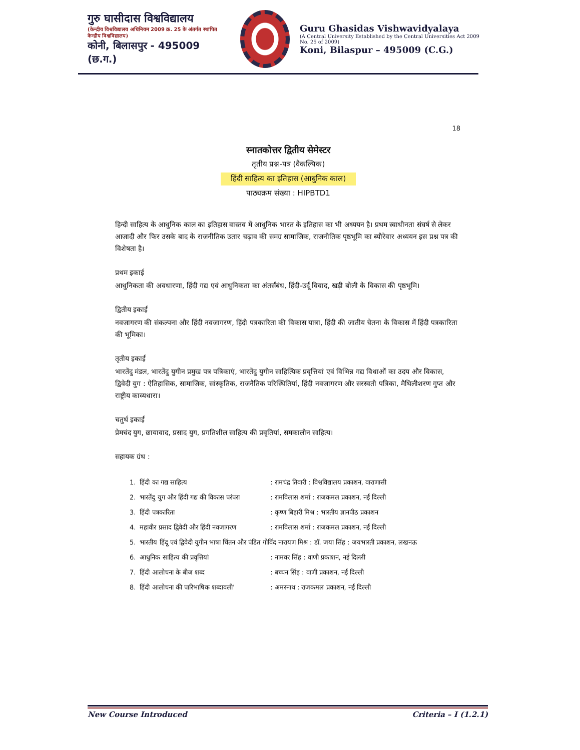गुरु घासीदास विश्वविद्यालय
(केन्द्रीय विश्वविद्यालय अधिनियम 2009 क्र. 25 के अंतर्गत स्थापित केन्द्रीय विश्वविद्यालय)
कोनी, बिलासपुर - 495009 (छ.ग.)
Guru Ghasidas Vishwavidyalaya
(A Central University Established by the Central Universities Act 2009 No. 25 of 2009)
Koni, Bilaspur – 495009 (C.G.)
18
स्नातकोत्तर द्वितीय सेमेस्टर
तृतीय प्रश्न-पत्र (वैकल्पिक)
हिंदी साहित्य का इतिहास (आधुनिक काल)
पाठ्यक्रम संख्या : HIPBTD1
हिन्दी साहित्य के आधुनिक काल का इतिहास वास्तव में आधुनिक भारत के इतिहास का भी अध्ययन है। प्रथम स्वाधीनता संघर्ष से लेकर आजादी और फिर उसके बाद के राजनीतिक उतार चढ़ाव की समग्र सामाजिक, राजनीतिक पृष्ठभूमि का ब्यौरेवार अध्ययन इस प्रश्न पत्र की विशेषता है।
प्रथम इकाई
आधुनिकता की अवधारणा, हिंदी गद्य एवं आधुनिकता का अंतर्संबंध, हिंदी-उर्दू विवाद, खड़ी बोली के विकास की पृष्ठभूमि।
द्वितीय इकाई
नवजागरण की संकल्पना और हिंदी नवजागरण, हिंदी पत्रकारिता की विकास यात्रा, हिंदी की जातीय चेतना के विकास में हिंदी पत्रकारिता की भूमिका।
तृतीय इकाई
भारतेंदु मंडल, भारतेंदु युगीन प्रमुख पत्र पत्रिकाएं, भारतेंदु युगीन साहित्यिक प्रवृत्तियां एवं विभिन्न गद्य विधाओं का उदय और विकास, द्विवेदी युग : ऐतिहासिक, सामाजिक, सांस्कृतिक, राजनैतिक परिस्थितियां, हिंदी नवजागरण और सरस्वती पत्रिका, मैथिलीशरण गुप्त और राष्ट्रीय काव्यधारा।
चतुर्थ इकाई
प्रेमचंद युग, छायावाद, प्रसाद युग, प्रगतिशील साहित्य की प्रवृतियां, समकालीन साहित्य।
सहायक ग्रंथ :
| 1. | हिंदी का गद्य साहित्य | : रामचंद्र तिवारी : विश्वविद्यालय प्रकाशन, वाराणासी |
| 2. | भारतेंदु युग और हिंदी गद्य की विकास परंपरा | : रामविलास शर्मा : राजकमल प्रकाशन, नई दिल्ली |
| 3. | हिंदी पत्रकारिता | : कृष्ण बिहारी मिश्र : भारतीय ज्ञानपीठ प्रकाशन |
| 4. | महावीर प्रसाद द्विवेदी और हिंदी नवजागरण | : रामविलास शर्मा : राजकमल प्रकाशन, नई दिल्ली |
| 5. | भारतीय हिंदू एवं द्विवेदी युगीन भाषा चिंतन और पंडित गोविंद नारायण मिश्र : डॉ. जया सिंह : जयभारती प्रकाशन, लखनऊ | |
| 6. | आधुनिक साहित्य की प्रवृत्तियां | : नामवर सिंह : वाणी प्रकाशन, नई दिल्ली |
| 7. | हिंदी आलोचना के बीज शब्द | : बच्चन सिंह : वाणी प्रकाशन, नई दिल्ली |
| 8. | हिंदी आलोचना की पारिभाषिक शब्दावली’ | : अमरनाथ : राजकमल प्रकाशन, नई दिल्ली |
New Course Introduced Criteria – I (1.2.1)